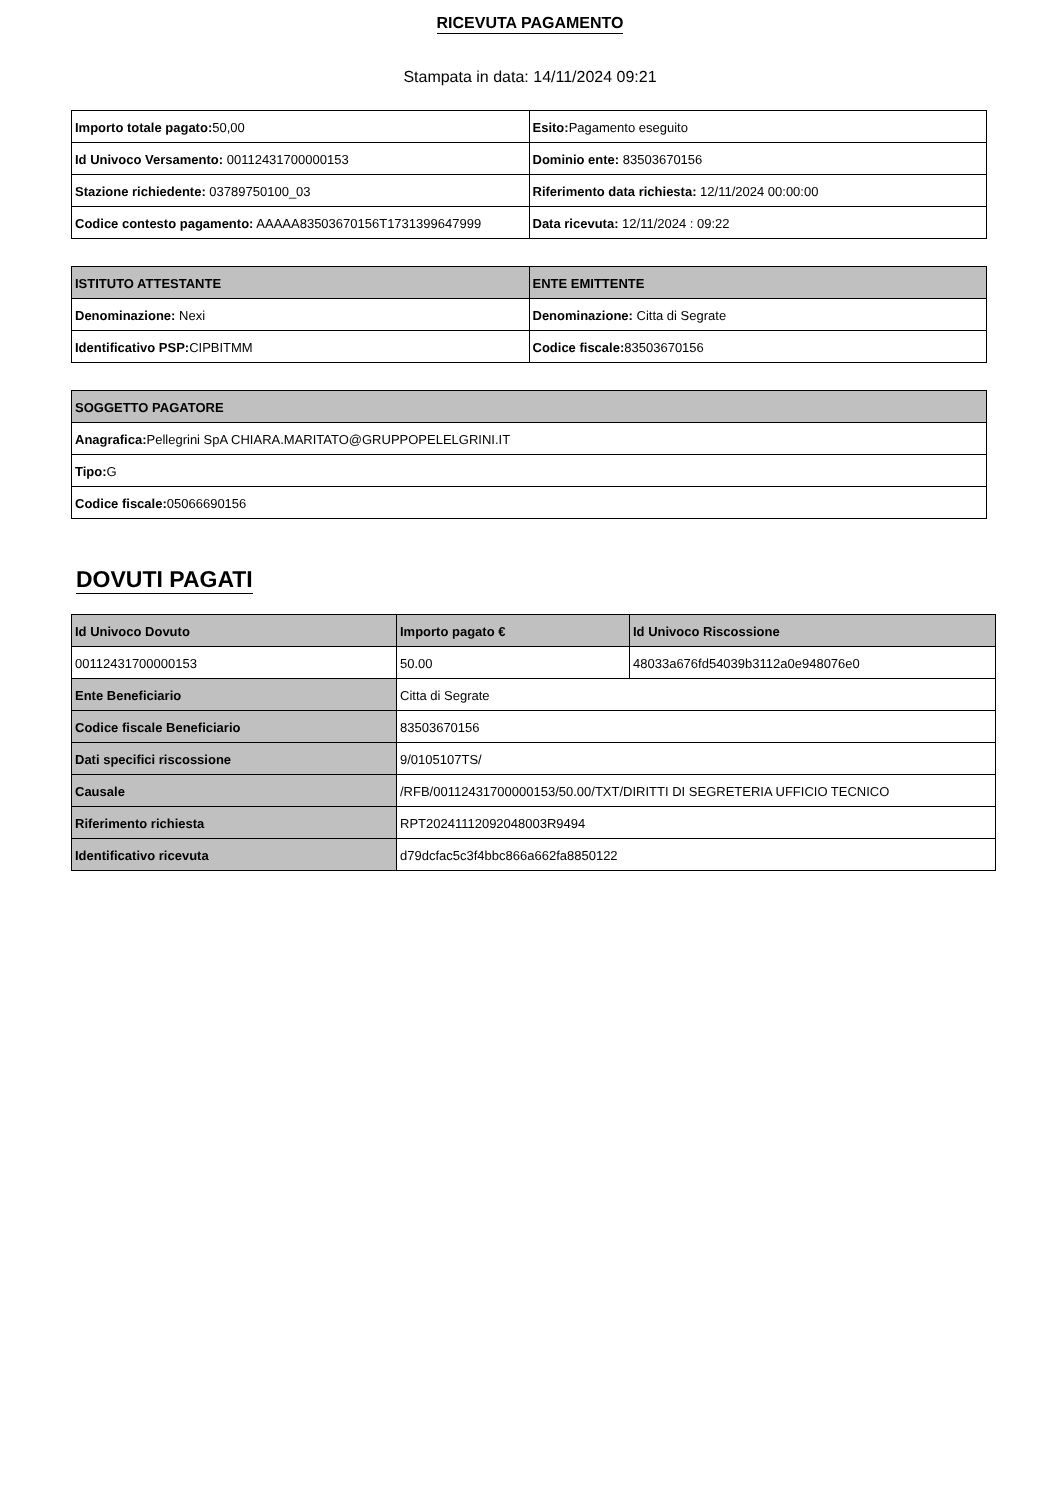RICEVUTA PAGAMENTO
Stampata in data: 14/11/2024 09:21
| Importo totale pagato: 50,00 | Esito: Pagamento eseguito |
| Id Univoco Versamento: 00112431700000153 | Dominio ente: 83503670156 |
| Stazione richiedente: 03789750100_03 | Riferimento data richiesta: 12/11/2024 00:00:00 |
| Codice contesto pagamento: AAAAA83503670156T1731399647999 | Data ricevuta: 12/11/2024 : 09:22 |
| ISTITUTO ATTESTANTE | ENTE EMITTENTE |
| --- | --- |
| Denominazione: Nexi | Denominazione: Citta di Segrate |
| Identificativo PSP: CIPBITMM | Codice fiscale: 83503670156 |
| SOGGETTO PAGATORE |
| --- |
| Anagrafica: Pellegrini SpA CHIARA.MARITATO@GRUPPOPELELGRINI.IT |
| Tipo: G |
| Codice fiscale: 05066690156 |
DOVUTI PAGATI
| Id Univoco Dovuto | Importo pagato € | Id Univoco Riscossione |
| --- | --- | --- |
| 00112431700000153 | 50.00 | 48033a676fd54039b3112a0e948076e0 |
| Ente Beneficiario | Citta di Segrate | |
| Codice fiscale Beneficiario | 83503670156 | |
| Dati specifici riscossione | 9/0105107TS/ | |
| Causale | /RFB/00112431700000153/50.00/TXT/DIRITTI DI SEGRETERIA UFFICIO TECNICO | |
| Riferimento richiesta | RPT20241112092048003R9494 | |
| Identificativo ricevuta | d79dcfac5c3f4bbc866a662fa8850122 | |